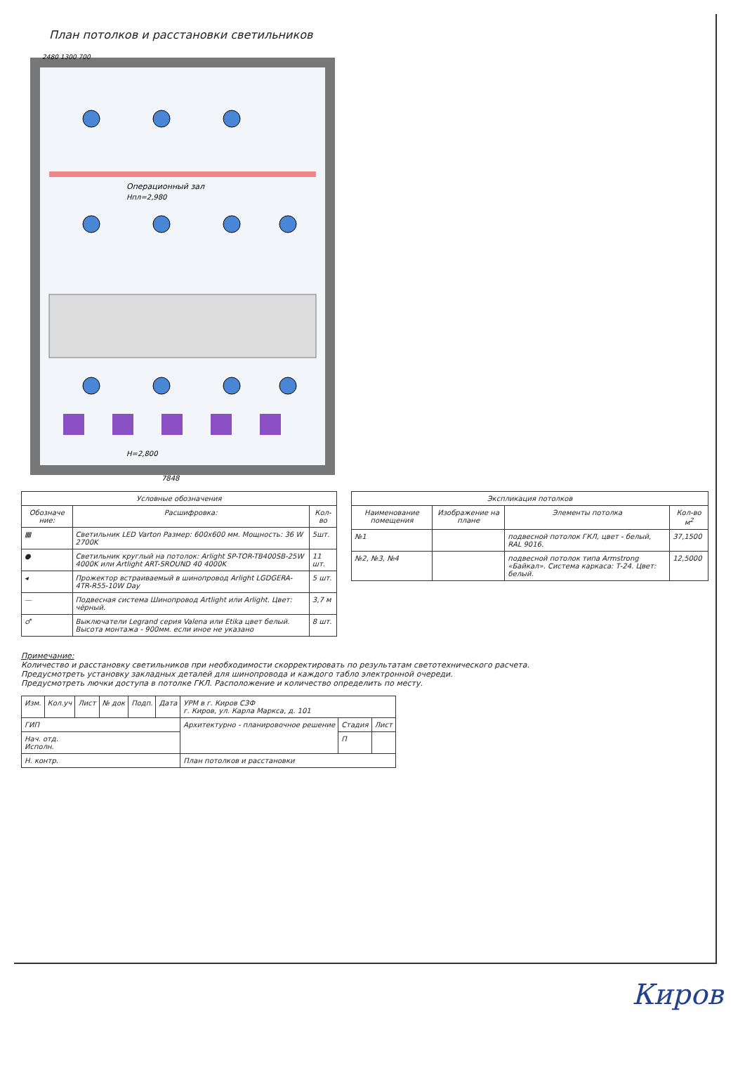План потолков и расстановки светильников
Операционный зал
Нпл=2,980
Н=2,800
7848
2480 1300 700
| Условные обозначения | | |
| --- | --- | --- |
| Обозначе ние: | Расшифровка: | Кол-во |
| ▦ | Светильник LED Varton Размер: 600х600 мм. Мощность: 36 W 2700K | 5шт. |
| ● | Светильник круглый на потолок: Arlight SP-TOR-TB400SB-25W 4000K или Artlight ART-SROUND 40 4000K | 11 шт. |
| ◂ | Прожектор встраиваемый в шинопровод Arlight LGDGERA-4TR-R55-10W Day | 5 шт. |
| — | Подвесная система Шинопровод Artlight или Arlight. Цвет: чёрный. | 3,7 м |
| ♂ | Выключатели Legrand серия Valena или Etika цвет белый. Высота монтажа - 900мм. если иное не указано | 8 шт. |
| Экспликация потолков | | | |
| --- | --- | --- | --- |
| Наименование помещения | Изображение на плане | Элементы потолка | Кол-во м<sup>2</sup> |
| №1 | | подвесной потолок ГКЛ, цвет - белый, RAL 9016. | 37,1500 |
| №2, №3, №4 | | подвесной потолок типа Armstrong «Байкал». Система каркаса: Т-24. Цвет: белый. | 12,5000 |
Примечание:
Количество и расстановку светильников при необходимости скорректировать по результатам светотехнического расчета.
Предусмотреть установку закладных деталей для шинопровода и каждого табло электронной очереди.
Предусмотреть лючки доступа в потолке ГКЛ. Расположение и количество определить по месту.
| Изм. | Кол.уч | Лист | № док | Подп. | Дата | УРМ в г. Киров СЗФ г. Киров, ул. Карла Маркса, д. 101 | | |
| ГИП | | | | | | Архитектурно - планировочное решение | Стадия | Лист |
| Нач. отд. Исполн. | | | | | | | П | |
| Н. контр. | | | | | | План потолков и расстановки | | |
Киров